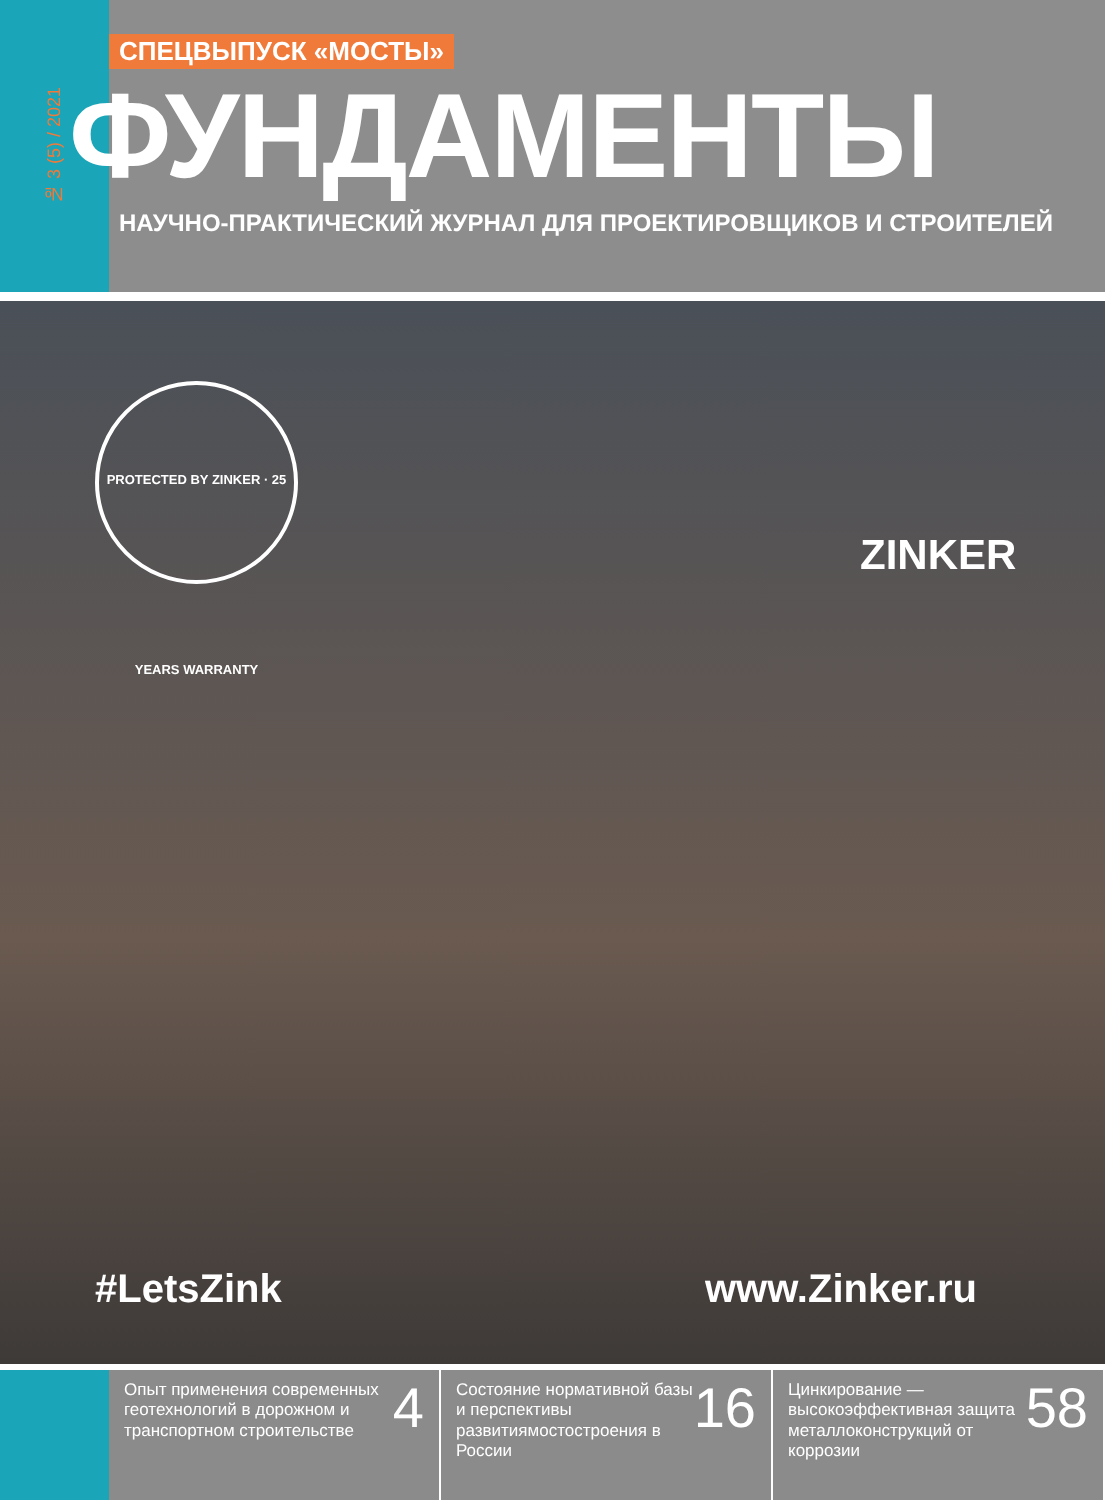№ 3 (5) / 2021
СПЕЦВЫПУСК «МОСТЫ»
ФУНДАМЕНТЫ
НАУЧНО-ПРАКТИЧЕСКИЙ ЖУРНАЛ ДЛЯ ПРОЕКТИРОВЩИКОВ И СТРОИТЕЛЕЙ
PROTECTED BY ZINKER · 25 YEARS WARRANTY
ZINKER
#LetsZink www.Zinker.ru
Опыт применения современных геотехнологий в дорожном и транспортном строительстве
4
Состояние нормативной базы и перспективы развитиямостостроения в России
16
Цинкирование — высокоэффективная защита металлоконструкций от коррозии
58